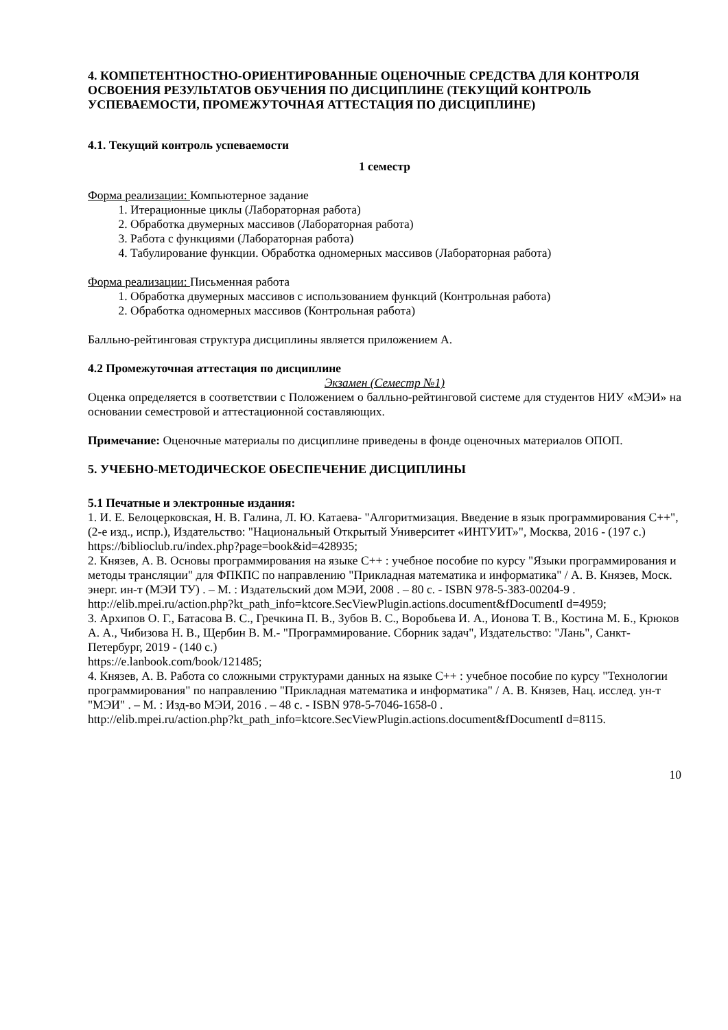4. КОМПЕТЕНТНОСТНО-ОРИЕНТИРОВАННЫЕ ОЦЕНОЧНЫЕ СРЕДСТВА ДЛЯ КОНТРОЛЯ ОСВОЕНИЯ РЕЗУЛЬТАТОВ ОБУЧЕНИЯ ПО ДИСЦИПЛИНЕ (ТЕКУЩИЙ КОНТРОЛЬ УСПЕВАЕМОСТИ, ПРОМЕЖУТОЧНАЯ АТТЕСТАЦИЯ ПО ДИСЦИПЛИНЕ)
4.1. Текущий контроль успеваемости
1 семестр
Форма реализации: Компьютерное задание
1. Итерационные циклы (Лабораторная работа)
2. Обработка двумерных массивов (Лабораторная работа)
3. Работа с функциями (Лабораторная работа)
4. Табулирование функции. Обработка одномерных массивов (Лабораторная работа)
Форма реализации: Письменная работа
1. Обработка двумерных массивов с использованием функций (Контрольная работа)
2. Обработка одномерных массивов (Контрольная работа)
Балльно-рейтинговая структура дисциплины является приложением А.
4.2 Промежуточная аттестация по дисциплине
Экзамен (Семестр №1)
Оценка определяется в соответствии с Положением о балльно-рейтинговой системе для студентов НИУ «МЭИ» на основании семестровой и аттестационной составляющих.
Примечание: Оценочные материалы по дисциплине приведены в фонде оценочных материалов ОПОП.
5. УЧЕБНО-МЕТОДИЧЕСКОЕ ОБЕСПЕЧЕНИЕ ДИСЦИПЛИНЫ
5.1 Печатные и электронные издания:
1. И. Е. Белоцерковская, Н. В. Галина, Л. Ю. Катаева- "Алгоритмизация. Введение в язык программирования С++", (2-е изд., испр.), Издательство: "Национальный Открытый Университет «ИНТУИТ»", Москва, 2016 - (197 с.)
https://biblioclub.ru/index.php?page=book&id=428935;
2. Князев, А. В. Основы программирования на языке С++ : учебное пособие по курсу "Языки программирования и методы трансляции" для ФПКПС по направлению "Прикладная математика и информатика" / А. В. Князев, Моск. энерг. ин-т (МЭИ ТУ) . – М. : Издательский дом МЭИ, 2008 . – 80 с. - ISBN 978-5-383-00204-9 .
http://elib.mpei.ru/action.php?kt_path_info=ktcore.SecViewPlugin.actions.document&fDocumentI d=4959;
3. Архипов О. Г., Батасова В. С., Гречкина П. В., Зубов В. С., Воробьева И. А., Ионова Т. В., Костина М. Б., Крюков А. А., Чибизова Н. В., Щербин В. М.- "Программирование. Сборник задач", Издательство: "Лань", Санкт-Петербург, 2019 - (140 с.)
https://e.lanbook.com/book/121485;
4. Князев, А. В. Работа со сложными структурами данных на языке С++ : учебное пособие по курсу "Технологии программирования" по направлению "Прикладная математика и информатика" / А. В. Князев, Нац. исслед. ун-т "МЭИ" . – М. : Изд-во МЭИ, 2016 . – 48 с. - ISBN 978-5-7046-1658-0 .
http://elib.mpei.ru/action.php?kt_path_info=ktcore.SecViewPlugin.actions.document&fDocumentI d=8115.
10